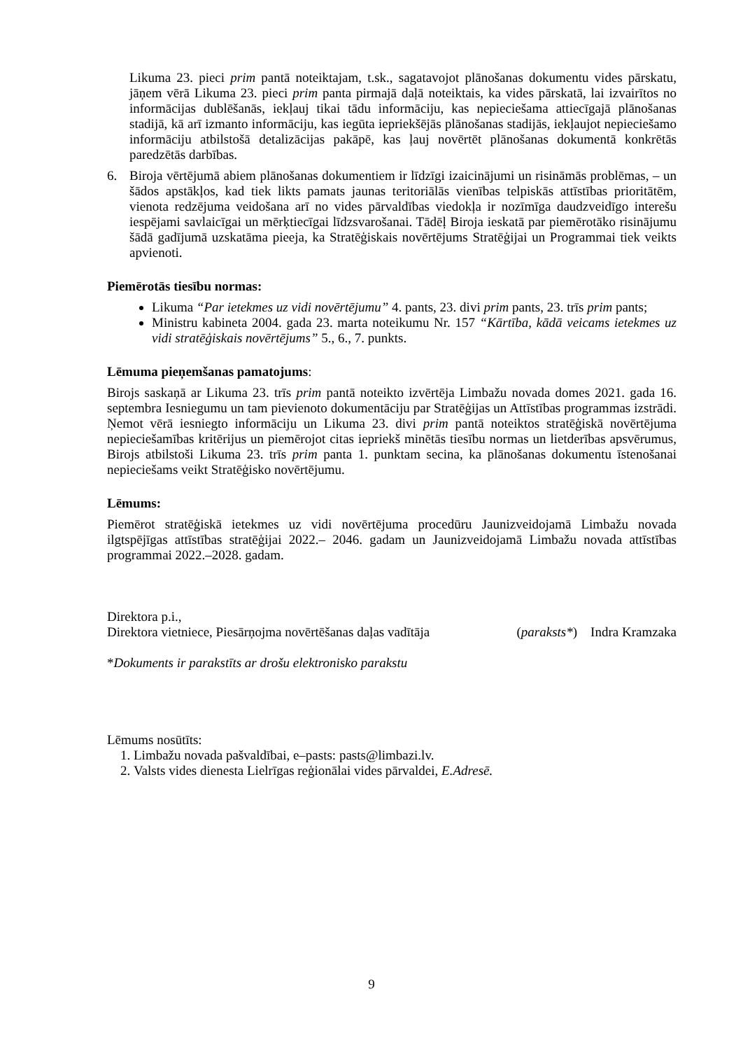Likuma 23. pieci prim pantā noteiktajam, t.sk., sagatavojot plānošanas dokumentu vides pārskatu, jāņem vērā Likuma 23. pieci prim panta pirmajā daļā noteiktais, ka vides pārskatā, lai izvairītos no informācijas dublēšanās, iekļauj tikai tādu informāciju, kas nepieciešama attiecīgajā plānošanas stadijā, kā arī izmanto informāciju, kas iegūta iepriekšējās plānošanas stadijās, iekļaujot nepieciešamo informāciju atbilstošā detalizācijas pakāpē, kas ļauj novērtēt plānošanas dokumentā konkrētās paredzētās darbības.
6. Biroja vērtējumā abiem plānošanas dokumentiem ir līdzīgi izaicinājumi un risināmās problēmas, – un šādos apstākļos, kad tiek likts pamats jaunas teritoriālās vienības telpiskās attīstības prioritātēm, vienota redzējuma veidošana arī no vides pārvaldības viedokļa ir nozīmīga daudzveidīgo interešu iespējami savlaicīgai un mērķtiecīgai līdzsvarošanai. Tādēļ Biroja ieskatā par piemērotāko risinājumu šādā gadījumā uzskatāma pieeja, ka Stratēģiskais novērtējums Stratēģijai un Programmai tiek veikts apvienoti.
Piemērotās tiesību normas:
Likuma “Par ietekmes uz vidi novērtējumu” 4. pants, 23. divi prim pants, 23. trīs prim pants;
Ministru kabineta 2004. gada 23. marta noteikumu Nr. 157 “Kārtība, kādā veicams ietekmes uz vidi stratēģiskais novērtējums” 5., 6., 7. punkts.
Lēmuma pieņemšanas pamatojums:
Birojs saskaņā ar Likuma 23. trīs prim pantā noteikto izvērtēja Limbažu novada domes 2021. gada 16. septembra Iesniegumu un tam pievienoto dokumentāciju par Stratēģijas un Attīstības programmas izstrādi. Ņemot vērā iesniegto informāciju un Likuma 23. divi prim pantā noteiktos stratēģiskā novērtējuma nepieciešamības kritērijus un piemērojot citas iepriekš minētās tiesību normas un lietderības apsvērumus, Birojs atbilstoši Likuma 23. trīs prim panta 1. punktam secina, ka plānošanas dokumentu īstenošanai nepieciešams veikt Stratēģisko novērtējumu.
Lēmums:
Piemērot stratēģiskā ietekmes uz vidi novērtējuma procedūru Jaunizveidojamā Limbažu novada ilgtspējīgas attīstības stratēģijai 2022.– 2046. gadam un Jaunizveidojamā Limbažu novada attīstības programmai 2022.–2028. gadam.
Direktora p.i.,
Direktora vietniece, Piesārņojma novērtēšanas daļas vadītāja (paraksts*) Indra Kramzaka
*Dokuments ir parakstīts ar drošu elektronisko parakstu
Lēmums nosūtīts:
1. Limbažu novada pašvaldībai, e–pasts: pasts@limbazi.lv.
2. Valsts vides dienesta Lielrīgas reģionālai vides pārvaldei, E.Adresē.
9